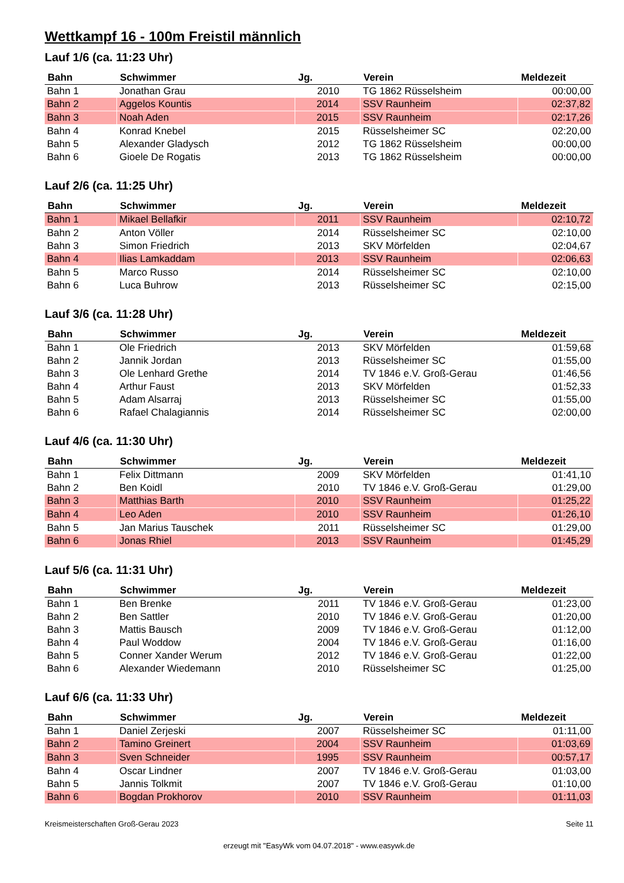Wettkampf 16 - 100m Freistil männlich
Lauf 1/6 (ca. 11:23 Uhr)
| Bahn | Schwimmer | Jg. | Verein | Meldezeit |
| --- | --- | --- | --- | --- |
| Bahn 1 | Jonathan Grau | 2010 | TG 1862 Rüsselsheim | 00:00,00 |
| Bahn 2 | Aggelos Kountis | 2014 | SSV Raunheim | 02:37,82 |
| Bahn 3 | Noah Aden | 2015 | SSV Raunheim | 02:17,26 |
| Bahn 4 | Konrad Knebel | 2015 | Rüsselsheimer SC | 02:20,00 |
| Bahn 5 | Alexander Gladysch | 2012 | TG 1862 Rüsselsheim | 00:00,00 |
| Bahn 6 | Gioele De Rogatis | 2013 | TG 1862 Rüsselsheim | 00:00,00 |
Lauf 2/6 (ca. 11:25 Uhr)
| Bahn | Schwimmer | Jg. | Verein | Meldezeit |
| --- | --- | --- | --- | --- |
| Bahn 1 | Mikael Bellafkir | 2011 | SSV Raunheim | 02:10,72 |
| Bahn 2 | Anton Völler | 2014 | Rüsselsheimer SC | 02:10,00 |
| Bahn 3 | Simon Friedrich | 2013 | SKV Mörfelden | 02:04,67 |
| Bahn 4 | Ilias Lamkaddam | 2013 | SSV Raunheim | 02:06,63 |
| Bahn 5 | Marco Russo | 2014 | Rüsselsheimer SC | 02:10,00 |
| Bahn 6 | Luca Buhrow | 2013 | Rüsselsheimer SC | 02:15,00 |
Lauf 3/6 (ca. 11:28 Uhr)
| Bahn | Schwimmer | Jg. | Verein | Meldezeit |
| --- | --- | --- | --- | --- |
| Bahn 1 | Ole Friedrich | 2013 | SKV Mörfelden | 01:59,68 |
| Bahn 2 | Jannik Jordan | 2013 | Rüsselsheimer SC | 01:55,00 |
| Bahn 3 | Ole Lenhard Grethe | 2014 | TV 1846 e.V. Groß-Gerau | 01:46,56 |
| Bahn 4 | Arthur Faust | 2013 | SKV Mörfelden | 01:52,33 |
| Bahn 5 | Adam Alsarraj | 2013 | Rüsselsheimer SC | 01:55,00 |
| Bahn 6 | Rafael Chalagiannis | 2014 | Rüsselsheimer SC | 02:00,00 |
Lauf 4/6 (ca. 11:30 Uhr)
| Bahn | Schwimmer | Jg. | Verein | Meldezeit |
| --- | --- | --- | --- | --- |
| Bahn 1 | Felix Dittmann | 2009 | SKV Mörfelden | 01:41,10 |
| Bahn 2 | Ben Koidl | 2010 | TV 1846 e.V. Groß-Gerau | 01:29,00 |
| Bahn 3 | Matthias Barth | 2010 | SSV Raunheim | 01:25,22 |
| Bahn 4 | Leo Aden | 2010 | SSV Raunheim | 01:26,10 |
| Bahn 5 | Jan Marius Tauschek | 2011 | Rüsselsheimer SC | 01:29,00 |
| Bahn 6 | Jonas Rhiel | 2013 | SSV Raunheim | 01:45,29 |
Lauf 5/6 (ca. 11:31 Uhr)
| Bahn | Schwimmer | Jg. | Verein | Meldezeit |
| --- | --- | --- | --- | --- |
| Bahn 1 | Ben Brenke | 2011 | TV 1846 e.V. Groß-Gerau | 01:23,00 |
| Bahn 2 | Ben Sattler | 2010 | TV 1846 e.V. Groß-Gerau | 01:20,00 |
| Bahn 3 | Mattis Bausch | 2009 | TV 1846 e.V. Groß-Gerau | 01:12,00 |
| Bahn 4 | Paul Woddow | 2004 | TV 1846 e.V. Groß-Gerau | 01:16,00 |
| Bahn 5 | Conner Xander Werum | 2012 | TV 1846 e.V. Groß-Gerau | 01:22,00 |
| Bahn 6 | Alexander Wiedemann | 2010 | Rüsselsheimer SC | 01:25,00 |
Lauf 6/6 (ca. 11:33 Uhr)
| Bahn | Schwimmer | Jg. | Verein | Meldezeit |
| --- | --- | --- | --- | --- |
| Bahn 1 | Daniel Zerjeski | 2007 | Rüsselsheimer SC | 01:11,00 |
| Bahn 2 | Tamino Greinert | 2004 | SSV Raunheim | 01:03,69 |
| Bahn 3 | Sven Schneider | 1995 | SSV Raunheim | 00:57,17 |
| Bahn 4 | Oscar Lindner | 2007 | TV 1846 e.V. Groß-Gerau | 01:03,00 |
| Bahn 5 | Jannis Tolkmit | 2007 | TV 1846 e.V. Groß-Gerau | 01:10,00 |
| Bahn 6 | Bogdan Prokhorov | 2010 | SSV Raunheim | 01:11,03 |
Kreismeisterschaften Groß-Gerau 2023 Seite 11
erzeugt mit "EasyWk vom 04.07.2018" - www.easywk.de